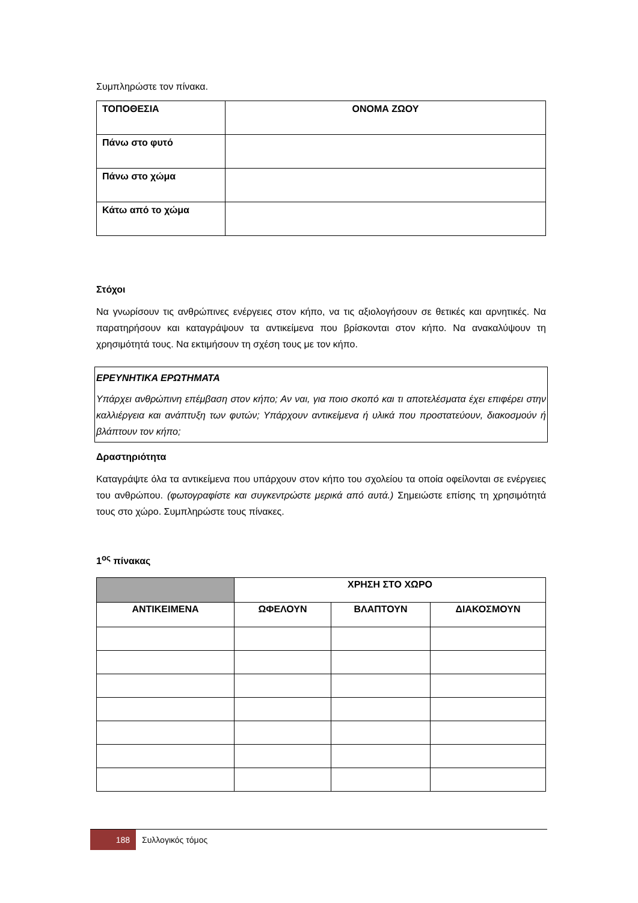Συμπληρώστε τον πίνακα.
| ΤΟΠΟΘΕΣΙΑ | ΟΝΟΜΑ ΖΩΟΥ |
| Πάνω στο φυτό | |
| Πάνω στο χώμα | |
| Κάτω από το χώμα | |
Στόχοι
Να γνωρίσουν τις ανθρώπινες ενέργειες στον κήπο, να τις αξιολογήσουν σε θετικές και αρνητικές. Να παρατηρήσουν και καταγράψουν τα αντικείμενα που βρίσκονται στον κήπο. Να ανακαλύψουν τη χρησιμότητά τους. Να εκτιμήσουν τη σχέση τους με τον κήπο.
ΕΡΕΥΝΗΤΙΚΑ ΕΡΩΤΗΜΑΤΑ
Υπάρχει ανθρώπινη επέμβαση στον κήπο; Αν ναι, για ποιο σκοπό και τι αποτελέσματα έχει επιφέρει στην καλλιέργεια και ανάπτυξη των φυτών; Υπάρχουν αντικείμενα ή υλικά που προστατεύουν, διακοσμούν ή βλάπτουν τον κήπο;
Δραστηριότητα
Καταγράψτε όλα τα αντικείμενα που υπάρχουν στον κήπο του σχολείου τα οποία οφείλονται σε ενέργειες του ανθρώπου. (φωτογραφίστε και συγκεντρώστε μερικά από αυτά.) Σημειώστε επίσης τη χρησιμότητά τους στο χώρο. Συμπληρώστε τους πίνακες.
1<sup>ος</sup> πίνακας
| | ΧΡΗΣΗ ΣΤΟ ΧΩΡΟ | | |
| ΑΝΤΙΚΕΙΜΕΝΑ | ΩΦΕΛΟΥΝ | ΒΛΑΠΤΟΥΝ | ΔΙΑΚΟΣΜΟΥΝ |
188
Συλλογικός τόμος